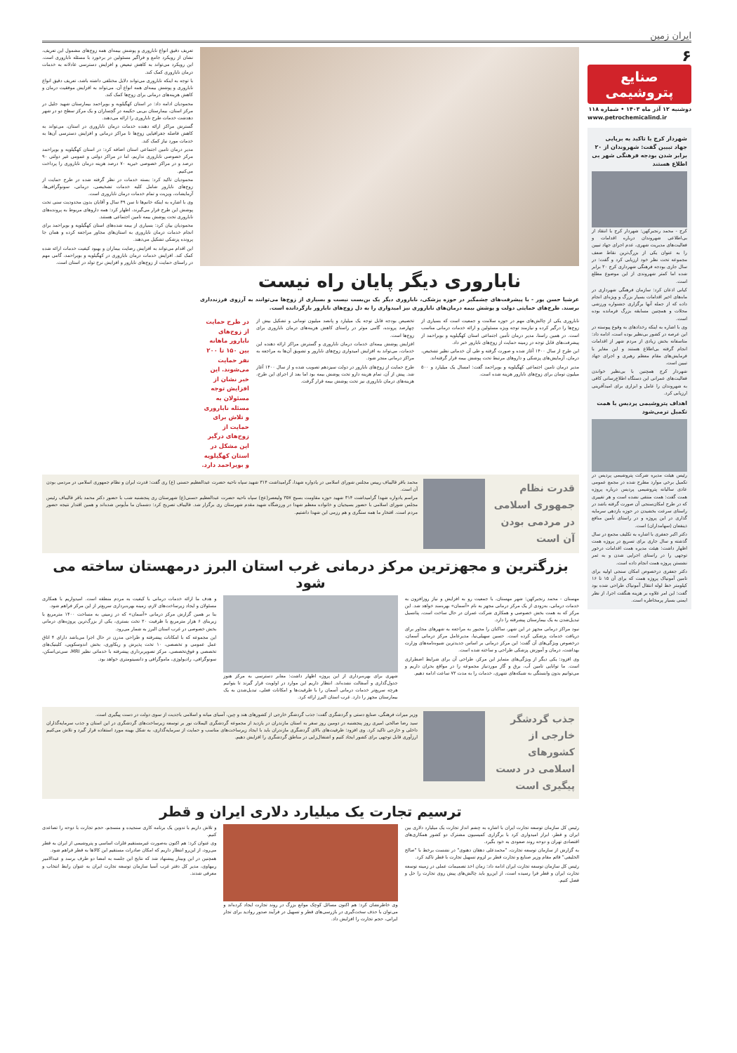ایران زمین
۶
صنایع پتروشیمی
دوشنبه ۱۲ آذر ماه ۱۴۰۳ • شماره ۱۱۸
www.petrochemicalind.ir
شهردار کرج با تاکید به برپایی جهاد تبیین گفت: شهروندان از ۲۰ برابر شدن بودجه فرهنگی شهر بی اطلاع هستند
کرج - محمد رنجبرکهن: شهردار کرج با انتقاد از بی‌اطلاعی شهروندان درباره اقدامات و فعالیت‌های مدیریت شهری، عدم اجرای جهاد تبیین را به عنوان یکی از بزرگ‌ترین نقاط ضعف مجموعه تحت نظر خود ارزیابی کرد و گفت: در سال جاری بودجه فرهنگی شهرداری کرج ۲۰ برابر شده اما کمتر شهروندی از این موضوع مطلع است.
کیانی اذعان کرد: سازمان فرهنگی شهرداری در ماه‌های اخیر اقدامات بسیار بزرگ و ویژه‌ای انجام داده که از جمله آنها برگزاری جشنواره ورزشی محلات و همچنین مسابقه بزرگ فرمانده بوده است.
وی با اشاره به اینکه رخدادهای به وقوع پیوسته در این عرصه در کشور بی‌نظیر بوده است، ادامه داد: متاسفانه بخش زیادی از مردم شهر از اقدامات انجام گرفته بی‌اطلاع هستند و این مغایر با فرمایش‌های مقام معظم رهبری و اجرای جهاد تبیین است.
شهردار کرج همچنین با بی‌نظیر خواندن فعالیت‌های عمرانی این دستگاه اطلاع‌رسانی کافی به شهروندان را عامل و ابزاری برای امیدآفرینی ارزیابی کرد.
اهداف پتروشیمی پردیس با همت تکمیل ترمی‌شود
رئیس هیئت مدیره شرکت پتروشیمی پردیس در تکمیل برخی موارد مطرح شده در مجمع عمومی عادی سالیانه پتروشیمی پردیس درباره پروژه همت گفت: همت منتفی نشده است و هر تغییری که در طرح امکان‌سنجی آن صورت گرفته باشد در راستای سرعت بخشیدن در حوزه بازدهی سرمایه گذاری در این پروژه و در راستای تأمین منافع ذینفعان (سهامداران) است.
دکتر اکبر جعفری با اشاره به تکلیف مجمع در سال گذشته و سال جاری برای تسریع در پروژه همت اظهار داشت: هیئت مدیره همت اقدامات درخور توجهی را در راستای اجرایی شدن و به ثمر نشستن پروژه همت انجام داده است.
دکتر جعفری درخصوص امکان سنجی اولیه برای تامین آمونیاک پروژه همت که برای آن ۱۵ تا ۱۶ کیلومتر خط لوله انتقال آمونیاک طراحی شده بود گفت: این امر علاوه بر هزینه هنگفت اجرا، از نظر ایمنی بسیار پرمخاطره است.
ناباروری دیگر پایان راه نیست
عرشیا حسن پور - با پیشرفت‌های چشمگیر در حوزه پزشکی، ناباروری دیگر یک بن‌بست نیست و بسیاری از زوج‌ها می‌توانند به آرزوی فرزندداری برسند. طرح‌های حمایتی دولت و پوشش بیمه درمان‌های ناباروری نیز امیدواری را به دل زوج‌های نابارور بازگردانده است.
ناباروری یکی از چالش‌های مهم در حوزه سلامت و جمعیت است که بسیاری از زوج‌ها را درگیر کرده و نیازمند توجه ویژه مسئولین و ارائه خدمات درمانی مناسب است. در همین راستا، مدیر درمان تأمین اجتماعی استان کهگیلویه و بویراحمد از پیشرفت‌های قابل توجه در زمینه حمایت از زوج‌های نابارور خبر داد.
این طرح از سال ۱۴۰۰ آغاز شده و صورت گرفته و طی آن خدماتی نظیر تشخیص، درمان، آزمایش‌های پزشکی و داروهای مرتبط تحت پوشش بیمه قرار گرفته‌اند.
مدیر درمان تامین اجتماعی کهگیلویه و بویراحمد گفت: امسال یک میلیارد و ۵۰۰ میلیون تومان برای زوج‌های نابارور هزینه شده است.
تخصیص بودجه قابل توجه یک میلیارد و پانصد میلیون تومانی و تشکیل بیش از چهارصد پرونده، گامی موثر در راستای کاهش هزینه‌های درمان ناباروری برای زوج‌ها است.
افزایش پوشش بیمه‌ای خدمات درمان ناباروری و گسترش مراکز ارائه دهنده این خدمات، می‌تواند به افزایش امیدواری زوج‌های نابارور و تشویق آن‌ها به مراجعه به مراکز درمانی منجر شود.
طرح حمایت از زوج‌های نابارور در دولت سیزدهم تصویب شده و از سال ۱۴۰۰ آغاز شد. پیش از آن، تمام هزینه دارو تحت پوشش بیمه بود اما بعد از اجرای این طرح، هزینه‌های درمان ناباروری نیز تحت پوشش بیمه قرار گرفت.
در طرح حمایت از زوج‌های نابارور ماهانه بین ۱۵۰ تا ۲۰۰ نفر حمایت می‌شوند. این خبر نشان از افزایش توجه مسئولان به مسئله ناباروری و تلاش برای حمایت از زوج‌های درگیر این مشکل در استان کهگیلویه و بویراحمد دارد.
تعریف دقیق انواع ناباروری و پوشش بیمه‌ای همه زوج‌های مشمول این تعریف، نشان از رویکرد جامع و فراگیر مسئولین در برخورد با مسئله ناباروری است. این رویکرد می‌تواند به کاهش تبعیض و افزایش دسترسی عادلانه به خدمات درمان ناباروری کمک کند.
با توجه به اینکه ناباروری می‌تواند دلایل مختلفی داشته باشد، تعریف دقیق انواع ناباروری و پوشش بیمه‌ای همه انواع آن، می‌تواند به افزایش موفقیت درمان و کاهش هزینه‌های درمانی برای زوج‌ها کمک کند.
محمودیان ادامه داد: در استان کهگیلویه و بویراحمد بیمارستان شهید جلیل در مرکز استان، بیمارستان بی‌بی حکیمه در گچساران و یک مرکز سطح دو در شهر دهدشت خدمات طرح ناباروری را ارائه می‌دهند.
گسترش مراکز ارائه دهنده خدمات درمان ناباروری در استان، می‌تواند به کاهش فاصله جغرافیایی زوج‌ها تا مراکز درمانی و افزایش دسترسی آن‌ها به خدمات مورد نیاز کمک کند.
مدیر درمان تامین اجتماعی استان اضافه کرد: در استان کهگیلویه و بویراحمد مرکز خصوصی ناباروری نداریم، اما در مراکز دولتی و عمومی غیر دولتی ۹۰ درصد و در مراکز خصوصی خیریه ۷۰ درصد هزینه درمان ناباروری را پرداخت می‌کنیم.
محمودیان تاکید کرد: بسته خدمات در نظر گرفته شده در طرح حمایت از زوج‌های نابارور شامل کلیه خدمات تشخیصی، درمانی، سونوگرافی‌ها، آزمایشات، ویزیت و تمام خدمات درمان ناباروری است.
وی با اشاره به اینکه خانم‌ها تا سن ۴۹ سال و آقایان بدون محدودیت سنی تحت پوشش این طرح قرار می‌گیرند، اظهار کرد: همه داروهای مربوط به پرونده‌های ناباروری تحت پوشش بیمه تامین اجتماعی هستند.
محمودیان بیان کرد: بسیاری از بیمه شده‌های استان کهگیلویه و بویراحمد برای انجام خدمات درمان ناباروری به استان‌های مجاور مراجعه کرده و همان جا پرونده پزشکی تشکیل می‌دهند.
این اقدام می‌تواند به افزایش رضایت بیماران و بهبود کیفیت خدمات ارائه شده کمک کند. افزایش خدمات درمان ناباروری در کهگیلویه و بویراحمد، گامی مهم در راستای حمایت از زوج‌های نابارور و افزایش نرخ تولد در استان است.
قدرت نظام جمهوری اسلامی در مردمی بودن آن است
محمد باقر قالیباف رییس مجلس شورای اسلامی در یادواره شهدا، گرامیداشت ۳۱۴ شهید سپاه ناحیه حضرت عبدالعظیم حسنی (ع) ری گفت: قدرت ایران و نظام جمهوری اسلامی در مردمی بودن آن است.
مراسم یادواره شهدا گرامیداشت ۳۱۴ شهید حوزه مقاومت بسیج ۳۵۷ ولیعصر(عج) سپاه ناحیه حضرت عبدالعظیم حسنی(ع) شهرستان ری پنجشنبه شب با حضور دکتر محمد باقر قالیباف رئیس مجلس شورای اسلامی با حضور بسیجیان و خانواده معظم شهدا در ورزشگاه شهید مقدم شهرستان ری برگزار شد. قالیباف تصریح کرد: دشمنان ما مأیوس شده‌اند و همین اقتدار نتیجه حضور مردم است. افتخار ما همه سنگری و هم رزمی این شهدا داشتیم.
بزرگترین و مجهزترین مرکز درمانی غرب استان البرز درمهستان ساخته می شود
مهستان - محمد رنجبرکهن: شهر مهستان، با جمعیت رو به افزایش و نیاز روزافزون به خدمات درمانی، به‌زودی از یک مرکز درمانی مجهز به نام «آسمان» بهره‌مند خواهد شد. این مرکز که به همت بخش خصوصی و همکاری شرکت عمران در حال ساخت است، پتانسیل تبدیل‌شدن به یک بیمارستان پیشرفته را دارد.
نبود مراکز درمانی مجهز در این شهر، ساکنان را مجبور به مراجعه به شهرهای مجاور برای دریافت خدمات پزشکی کرده است. حسین سهیلی‌نیا، مدیرعامل مرکز درمانی آسمان، درخصوص ویژگی‌های آن گفت: این مرکز درمانی بر اساس جدیدترین شیوه‌نامه‌های وزارت بهداشت، درمان و آموزش پزشکی طراحی و ساخته شده است.
وی افزود: یکی دیگر از ویژگی‌های متمایز این مرکز، طراحی آن برای شرایط اضطراری است. ما توانایی تامین آب، برق و گاز موردنیاز مجموعه را در مواقع بحران داریم و می‌توانیم بدون وابستگی به شبکه‌های شهری، خدمات را به مدت ۷۲ ساعت ادامه دهیم.
شهری برای بهره‌برداری از این پروژه اظهار داشت: معابر دسترسی به مرکز هنوز جدول‌گذاری و آسفالت نشده‌اند. انتظار داریم این موارد در اولویت قرار گیرند تا بتوانیم هرچه سریع‌تر خدمات درمانی آسمان را با ظرفیت‌ها و امکانات فعلی، تبدیل‌شدن به یک بیمارستان مجهز را دارد. غرب استان البرز ارائه کرد.
و هدف ما ارائه خدمات درمانی با کیفیت به مردم منطقه است. امیدواریم با همکاری مسئولان و ایجاد زیرساخت‌های لازم، زمینه بهره‌برداری سریع‌تر از این مرکز فراهم شود.
بنا بر همین گزارش مرکز درمانی «آسمان» که در زمینی به مساحت ۱۴۰۰ مترمربع با زیربنای ۶ هزار مترمربع با ظرفیت ۲۰ تخت بستری، یکی از بزرگ‌ترین پروژه‌های درمانی بخش خصوصی در غرب استان البرز به شمار می‌رود.
این مجموعه که با امکانات پیشرفته و طراحی مدرن در حال اجرا می‌باشد دارای ۴ اتاق عمل عمومی و تخصصی، ۱۰ تخت پذیرش و ریکاوری، بخش اندوسکوپی، کلینیک‌های تخصصی و فوق‌تخصصی، مرکز تصویربرداری پیشرفته با خدماتی نظیر MRI، سی‌تی‌اسکن، سونوگرافی، رادیولوژی، ماموگرافی و دانسیتومتری خواهد بود.
جذب گردشگر خارجی از کشورهای اسلامی در دست پیگیری است
وزیر میراث فرهنگی، صنایع دستی و گردشگری گفت: جذب گردشگر خارجی از کشورهای هند و چین، آسیای میانه و اسلامی باجدیت از سوی دولت در دست پیگیری است.
سید رضا صالحی امیری روز پنجشنبه در دومین روز سفر به استان مازندران در بازدید از مجموعه گردشگری الیملات نور بر توسعه زیرساخت‌های گردشگری در این استان و جذب سرمایه‌گذاران داخلی و خارجی تاکید کرد. وی افزود: ظرفیت‌های بالای گردشگری مازندران باید با ایجاد زیرساخت‌های مناسب و حمایت از سرمایه‌گذاری، به شکل بهینه مورد استفاده قرار گیرد و تلاش می‌کنیم ارزآوری قابل توجهی برای کشور ایجاد کنیم و اشتغال‌زایی در مناطق گردشگری را افزایش دهیم.
ترسیم تجارت یک میلیارد دلاری ایران و قطر
رئیس کل سازمان توسعه تجارت ایران با اشاره به چشم انداز تجارت یک میلیارد دلاری بین ایران و قطر، ابراز امیدواری کرد با برگزاری کمیسیون مشترک دو کشور همکاری‌های اقتصادی تهران و دوحه روند صعودی به خود بگیرد.
به گزارش از سازمان توسعه تجارت، "محمدعلی دهقان دهنوی" در نشست برخط با "صالح الخلیفی" قائم مقام وزیر صنایع و تجارت قطر بر لزوم تسهیل تجارت با قطر تاکید کرد.
رئیس کل سازمان توسعه تجارت ایران ادامه داد: زمان اخذ تصمیمات عملی در زمینه توسعه تجارت ایران و قطر فرا رسیده است، از این‌رو باید چالش‌های پیش روی تجارت را حل و فصل کنیم.
وی خاطرنشان کرد: هم اکنون مسائل کوچک موانع بزرگ در روند تجارت ایجاد کرده‌اند و می‌توان با حذف سخت‌گیری در بازرسی‌های قطر و تسهیل در فرآیند صدور روادید برای تجار ایرانی، حجم تجارت را افزایش داد.
و تلاش داریم با تدوین یک برنامه کاری سنجیده و منسجم، حجم تجارت با دوحه را تصاعدی کنیم.
وی عنوان کرد: هم اکنون به‌صورت غیرمستقیم فلزات اساسی و پتروشیمی از ایران به قطر می‌رود، از این‌رو انتظار داریم که امکان صادرات مستقیم این کالاها به قطر فراهم شود.
همچنین در این وبینار پیشنهاد شد که نتایج این جلسه به امضا دو طرف برسد و عبدالامیر ربیهاوی، مدیر کل دفتر غرب آسیا سازمان توسعه تجارت ایران به عنوان رابط انتخاب و معرفی شدند.